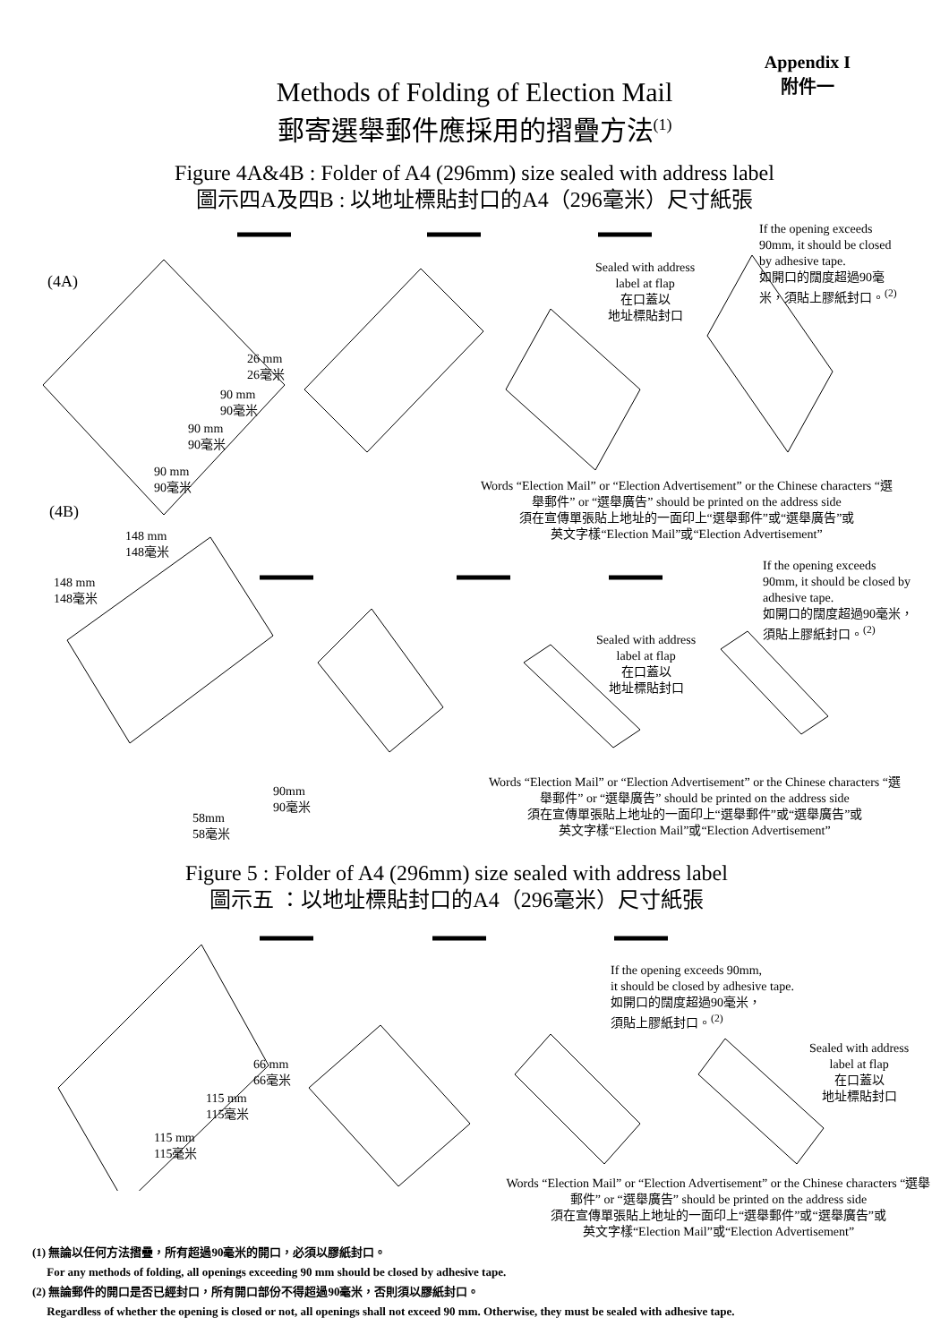Appendix I
附件一
Methods of Folding of Election Mail
郵寄選舉郵件應採用的摺疊方法<sup>(1)</sup>
Figure 4A&4B : Folder of A4 (296mm) size sealed with address label
圖示四A及四B : 以地址標貼封口的A4（296毫米）尺寸紙張
(4A)
26 mm
26毫米
90 mm
90毫米
90 mm
90毫米
90 mm
90毫米
Sealed with address
label at flap
在口蓋以
地址標貼封口
If the opening exceeds
90mm, it should be closed
by adhesive tape.
如開口的闊度超過90毫
米，須貼上膠紙封口。<sup>(2)</sup>
Words “Election Mail” or “Election Advertisement” or the Chinese characters “選舉郵件” or “選舉廣告” should be printed on the address side
須在宣傳單張貼上地址的一面印上“選舉郵件”或“選舉廣告”或
英文字樣“Election Mail”或“Election Advertisement”
(4B)
148 mm
148毫米
148 mm
148毫米
If the opening exceeds
90mm, it should be closed by
adhesive tape.
如開口的闊度超過90毫米，
須貼上膠紙封口。<sup>(2)</sup>
Sealed with address
label at flap
在口蓋以
地址標貼封口
90mm
90毫米
58mm
58毫米
Words “Election Mail” or “Election Advertisement” or the Chinese characters “選舉郵件” or “選舉廣告” should be printed on the address side
須在宣傳單張貼上地址的一面印上“選舉郵件”或“選舉廣告”或
英文字樣“Election Mail”或“Election Advertisement”
Figure 5 : Folder of A4 (296mm) size sealed with address label
圖示五 ：以地址標貼封口的A4（296毫米）尺寸紙張
If the opening exceeds 90mm,
it should be closed by adhesive tape.
如開口的闊度超過90毫米，
須貼上膠紙封口。<sup>(2)</sup>
Sealed with address
label at flap
在口蓋以
地址標貼封口
66 mm
66毫米
115 mm
115毫米
115 mm
115毫米
Words “Election Mail” or “Election Advertisement” or the Chinese characters “選舉郵件” or “選舉廣告” should be printed on the address side
須在宣傳單張貼上地址的一面印上“選舉郵件”或“選舉廣告”或
英文字樣“Election Mail”或“Election Advertisement”
(1) 無論以任何方法摺疊，所有超過90毫米的開口，必須以膠紙封口。
For any methods of folding, all openings exceeding 90 mm should be closed by adhesive tape.
(2) 無論郵件的開口是否已經封口，所有開口部份不得超過90毫米，否則須以膠紙封口。
Regardless of whether the opening is closed or not, all openings shall not exceed 90 mm. Otherwise, they must be sealed with adhesive tape.